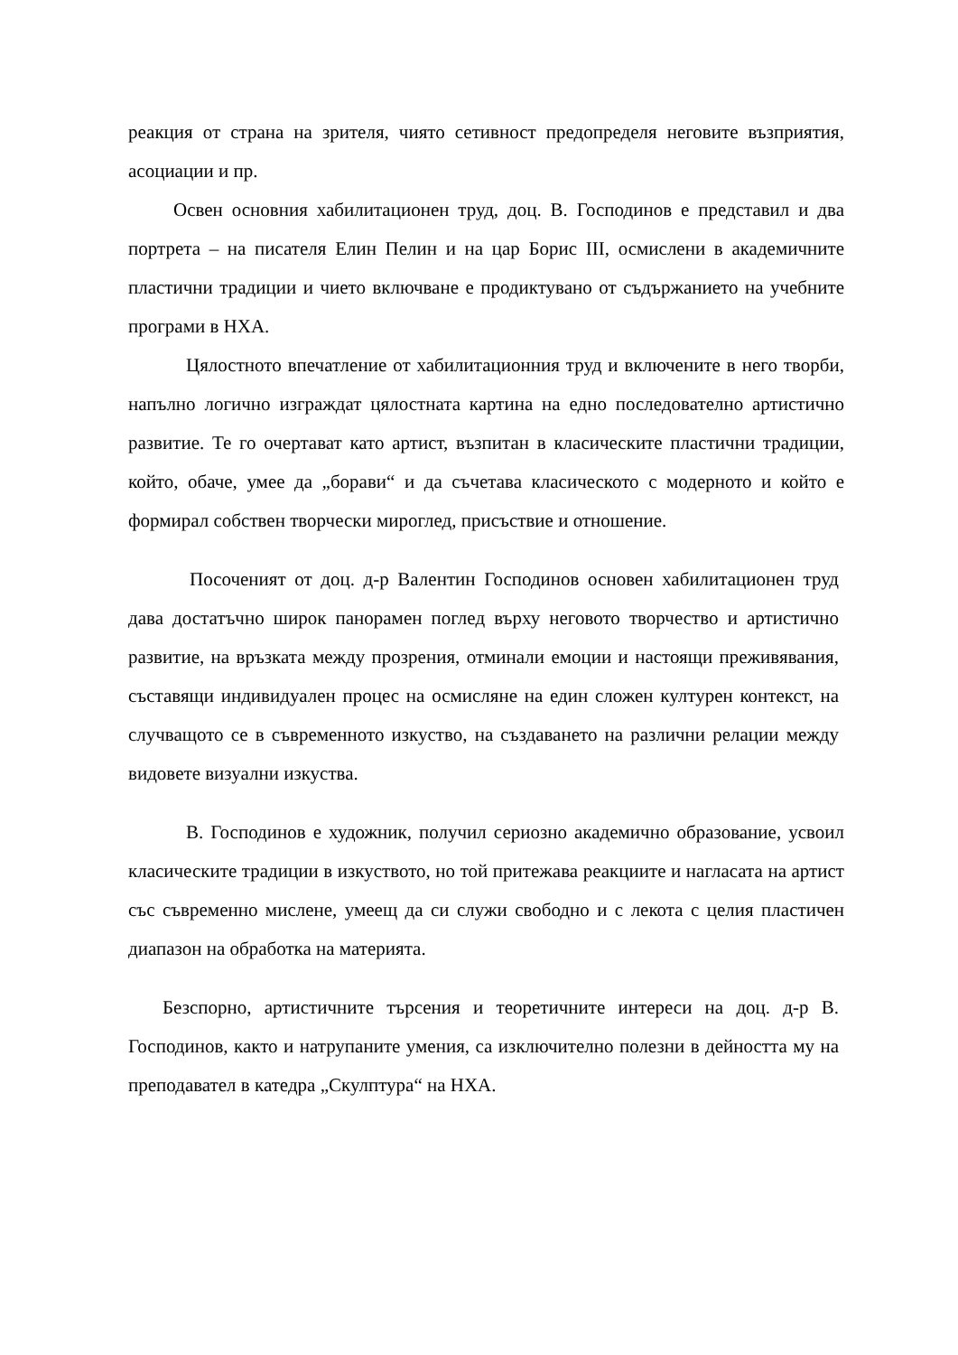реакция от страна на зрителя, чиято сетивност предопределя неговите възприятия, асоциации и пр.
Освен основния хабилитационен труд, доц. В. Господинов е представил и два портрета – на писателя Елин Пелин и на цар Борис III, осмислени в академичните пластични традиции и чието включване е продиктувано от съдържанието на учебните програми в НХА.
Цялостното впечатление от хабилитационния труд и включените в него творби, напълно логично изграждат цялостната картина на едно последователно артистично развитие. Те го очертават като артист, възпитан в класическите пластични традиции, който, обаче, умее да „борави“ и да съчетава класическото с модерното и който е формирал собствен творчески мироглед, присъствие и отношение.
Посоченият от доц. д-р Валентин Господинов основен хабилитационен труд дава достатъчно широк панорамен поглед върху неговото творчество и артистично развитие, на връзката между прозрения, отминали емоции и настоящи преживявания, съставящи индивидуален процес на осмисляне на един сложен културен контекст, на случващото се в съвременното изкуство, на създаването на различни релации между видовете визуални изкуства.
В. Господинов е художник, получил сериозно академично образование, усвоил класическите традиции в изкуството, но той притежава реакциите и нагласата на артист със съвременно мислене, умеещ да си служи свободно и с лекота с целия пластичен диапазон на обработка на материята.
Безспорно, артистичните търсения и теоретичните интереси на доц. д-р В. Господинов, както и натрупаните умения, са изключително полезни в дейността му на преподавател в катедра „Скулптура“ на НХА.